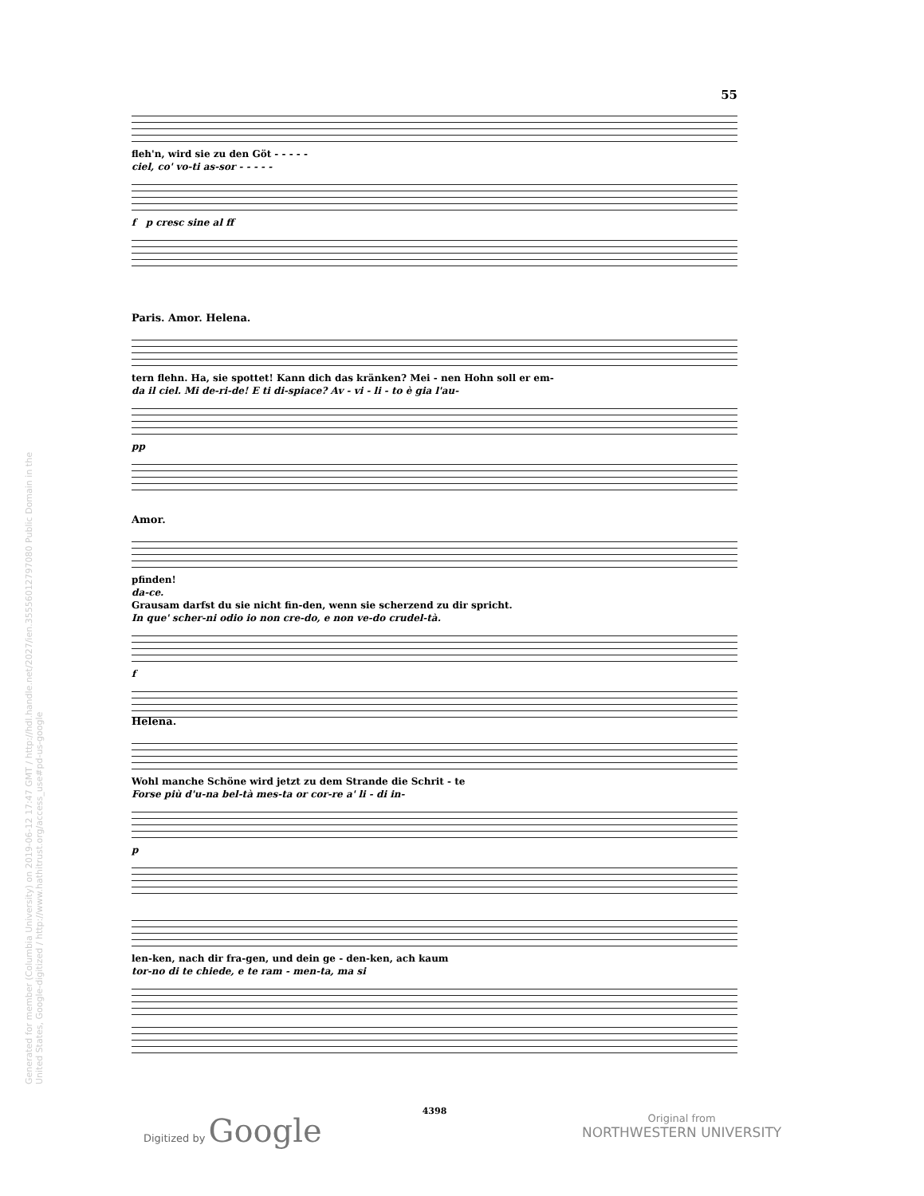Generated for member (Columbia University) on 2019-06-12 17:47 GMT / http://hdl.handle.net/2027/ien.35556012797080 Public Domain in the United States, Google-digitized / http://www.hathitrust.org/access_use#pd-us-google
55
fleh'n, wird sie zu den Göt - - - - -
ciel, co' vo-ti as-sor - - - - -
f p cresc sine al ff
Paris. Amor. Helena.
tern flehn. Ha, sie spottet! Kann dich das kränken? Mei - nen Hohn soll er em-
da il ciel. Mi de-ri-de! E ti di-spiace? Av - vi - li - to è gia l'au-
pp
Amor.
pfinden!
da-ce.
Grausam darfst du sie nicht fin-den, wenn sie scherzend zu dir spricht.
In que' scher-ni odio io non cre-do, e non ve-do crudel-tà.
f
Helena.
Wohl manche Schöne wird jetzt zu dem Strande die Schrit - te
Forse più d'u-na bel-tà mes-ta or cor-re a' li - di in-
p
len-ken, nach dir fra-gen, und dein ge - den-ken, ach kaum
tor-no di te chiede, e te ram - men-ta, ma si
4398
Digitized by Google
Original from
NORTHWESTERN UNIVERSITY